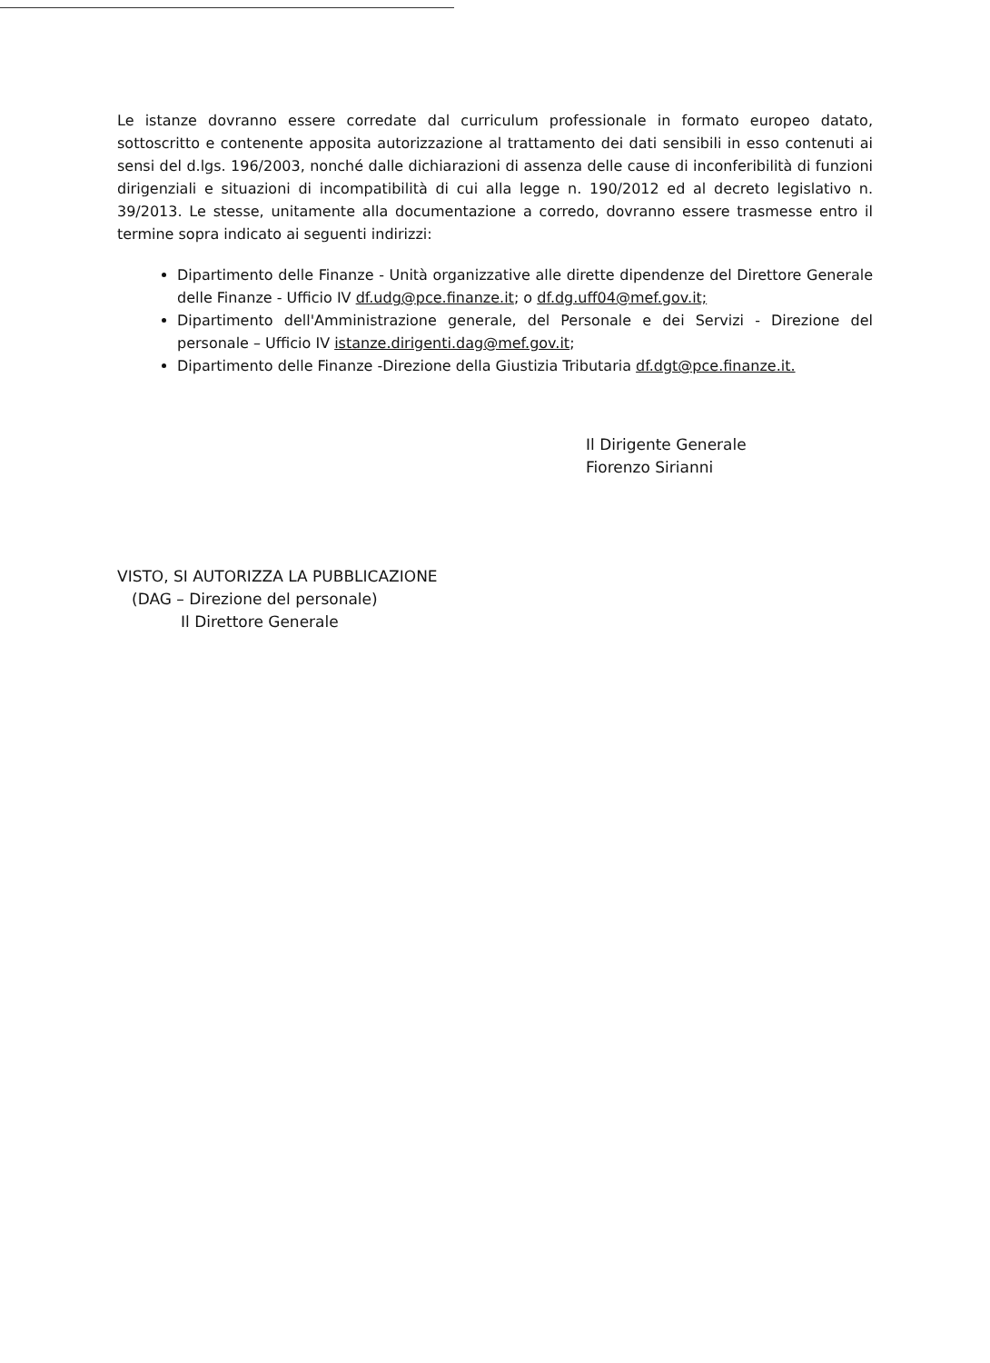Le istanze dovranno essere corredate dal curriculum professionale in formato europeo datato, sottoscritto e contenente apposita autorizzazione al trattamento dei dati sensibili in esso contenuti ai sensi del d.lgs. 196/2003, nonché dalle dichiarazioni di assenza delle cause di inconferibilità di funzioni dirigenziali e situazioni di incompatibilità di cui alla legge n. 190/2012 ed al decreto legislativo n. 39/2013. Le stesse, unitamente alla documentazione a corredo, dovranno essere trasmesse entro il termine sopra indicato ai seguenti indirizzi:
Dipartimento delle Finanze - Unità organizzative alle dirette dipendenze del Direttore Generale delle Finanze - Ufficio IV df.udg@pce.finanze.it; o df.dg.uff04@mef.gov.it;
Dipartimento dell'Amministrazione generale, del Personale e dei Servizi - Direzione del personale – Ufficio IV istanze.dirigenti.dag@mef.gov.it;
Dipartimento delle Finanze -Direzione della Giustizia Tributaria df.dgt@pce.finanze.it.
Il Dirigente Generale
Fiorenzo Sirianni
VISTO, SI AUTORIZZA LA PUBBLICAZIONE
(DAG – Direzione del personale)
Il Direttore Generale